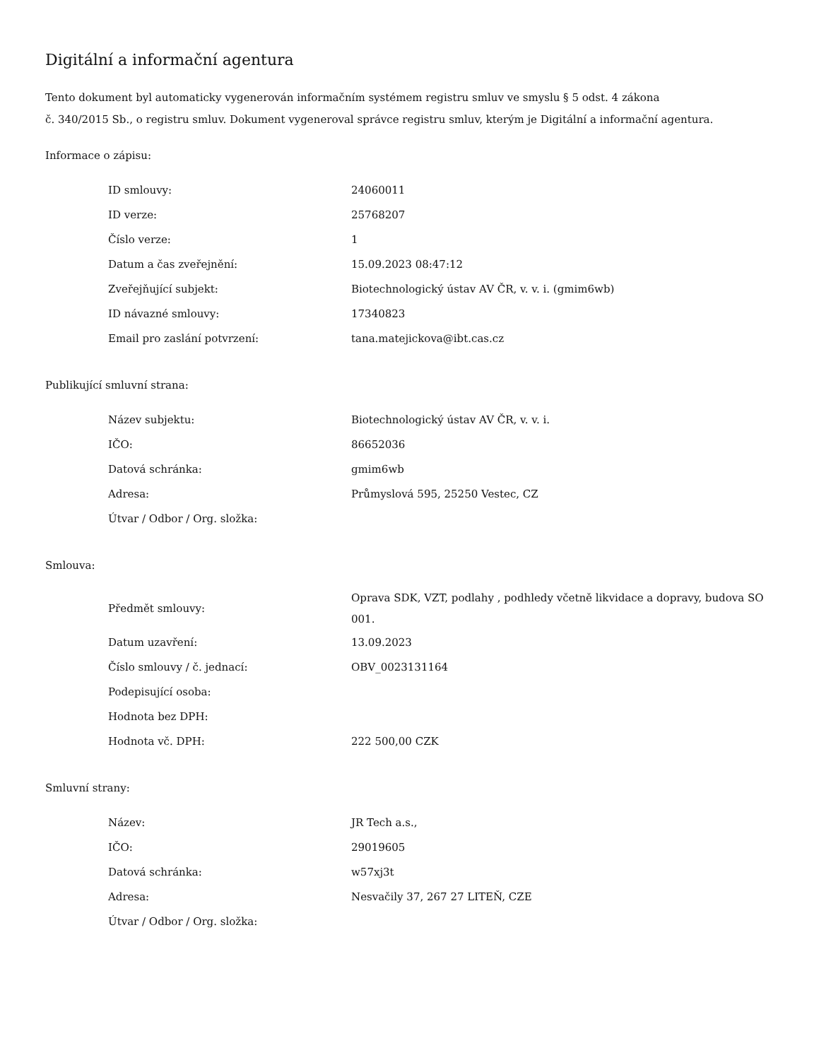Digitální a informační agentura
Tento dokument byl automaticky vygenerován informačním systémem registru smluv ve smyslu § 5 odst. 4 zákona
č. 340/2015 Sb., o registru smluv. Dokument vygeneroval správce registru smluv, kterým je Digitální a informační agentura.
Informace o zápisu:
| ID smlouvy: | 24060011 |
| ID verze: | 25768207 |
| Číslo verze: | 1 |
| Datum a čas zveřejnění: | 15.09.2023 08:47:12 |
| Zveřejňující subjekt: | Biotechnologický ústav AV ČR, v. v. i. (gmim6wb) |
| ID návazné smlouvy: | 17340823 |
| Email pro zaslání potvrzení: | tana.matejickova@ibt.cas.cz |
Publikující smluvní strana:
| Název subjektu: | Biotechnologický ústav AV ČR, v. v. i. |
| IČO: | 86652036 |
| Datová schránka: | gmim6wb |
| Adresa: | Průmyslová 595, 25250 Vestec, CZ |
| Útvar / Odbor / Org. složka: | |
Smlouva:
| Předmět smlouvy: | Oprava SDK, VZT, podlahy , podhledy včetně likvidace a dopravy, budova SO 001. |
| Datum uzavření: | 13.09.2023 |
| Číslo smlouvy / č. jednací: | OBV_0023131164 |
| Podepisující osoba: | |
| Hodnota bez DPH: | |
| Hodnota vč. DPH: | 222 500,00 CZK |
Smluvní strany:
| Název: | JR Tech a.s., |
| IČO: | 29019605 |
| Datová schránka: | w57xj3t |
| Adresa: | Nesvačily 37, 267 27 LITEŇ, CZE |
| Útvar / Odbor / Org. složka: | |